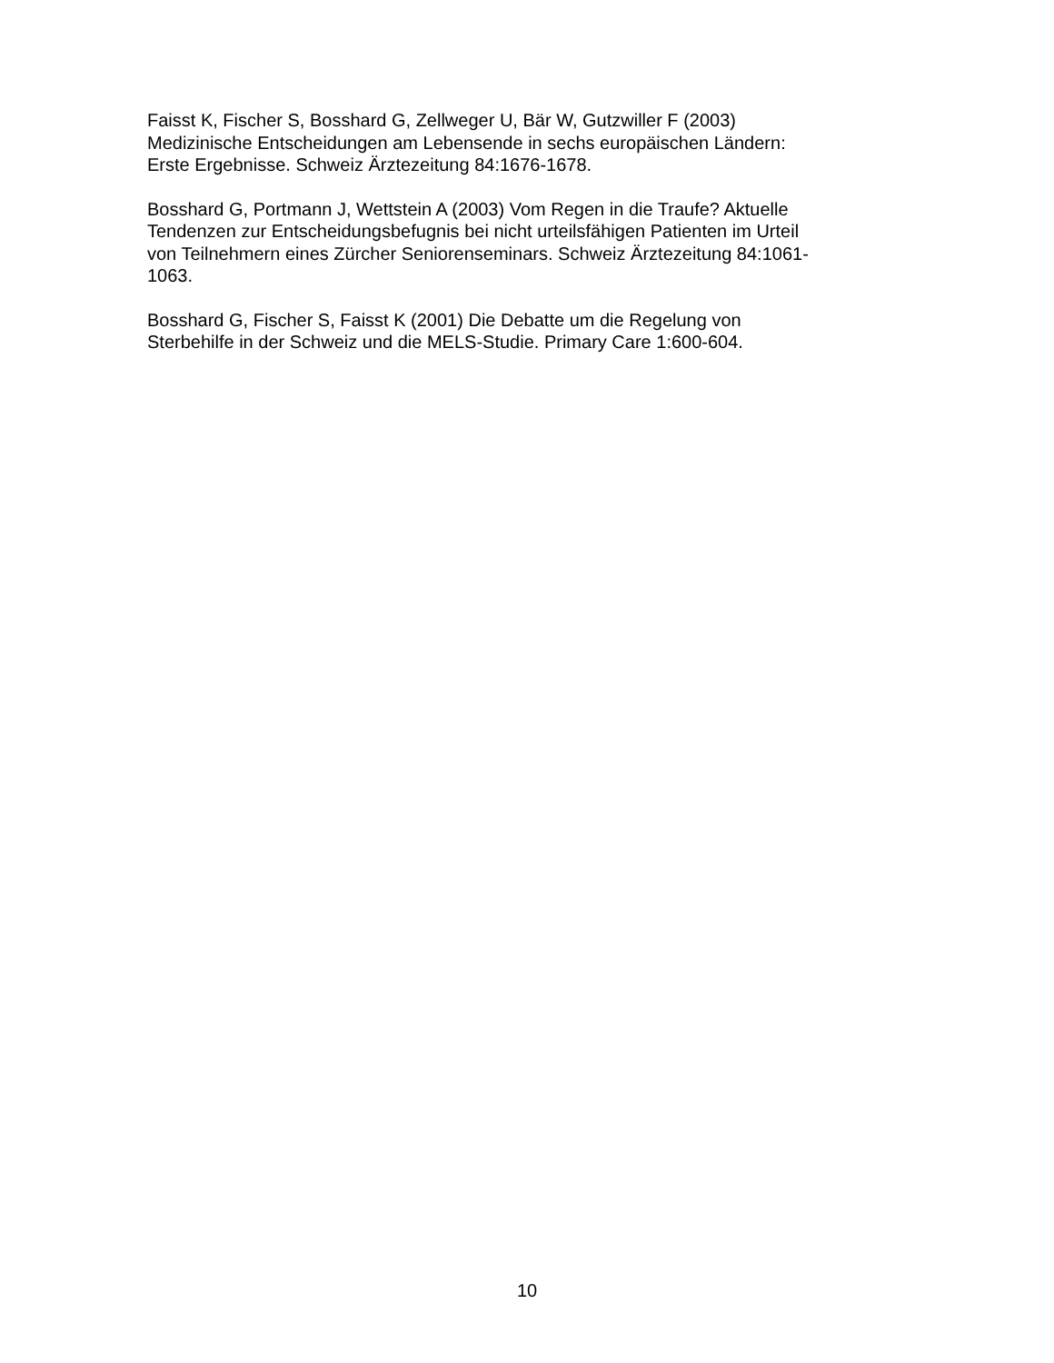Faisst K, Fischer S, Bosshard G, Zellweger U, Bär W, Gutzwiller F (2003)
Medizinische Entscheidungen am Lebensende in sechs europäischen Ländern:
Erste Ergebnisse. Schweiz Ärztezeitung 84:1676-1678.
Bosshard G, Portmann J, Wettstein A (2003) Vom Regen in die Traufe? Aktuelle
Tendenzen zur Entscheidungsbefugnis bei nicht urteilsfähigen Patienten im Urteil
von Teilnehmern eines Zürcher Seniorenseminars. Schweiz Ärztezeitung 84:1061-
1063.
Bosshard G, Fischer S, Faisst K (2001) Die Debatte um die Regelung von
Sterbehilfe in der Schweiz und die MELS-Studie. Primary Care 1:600-604.
10